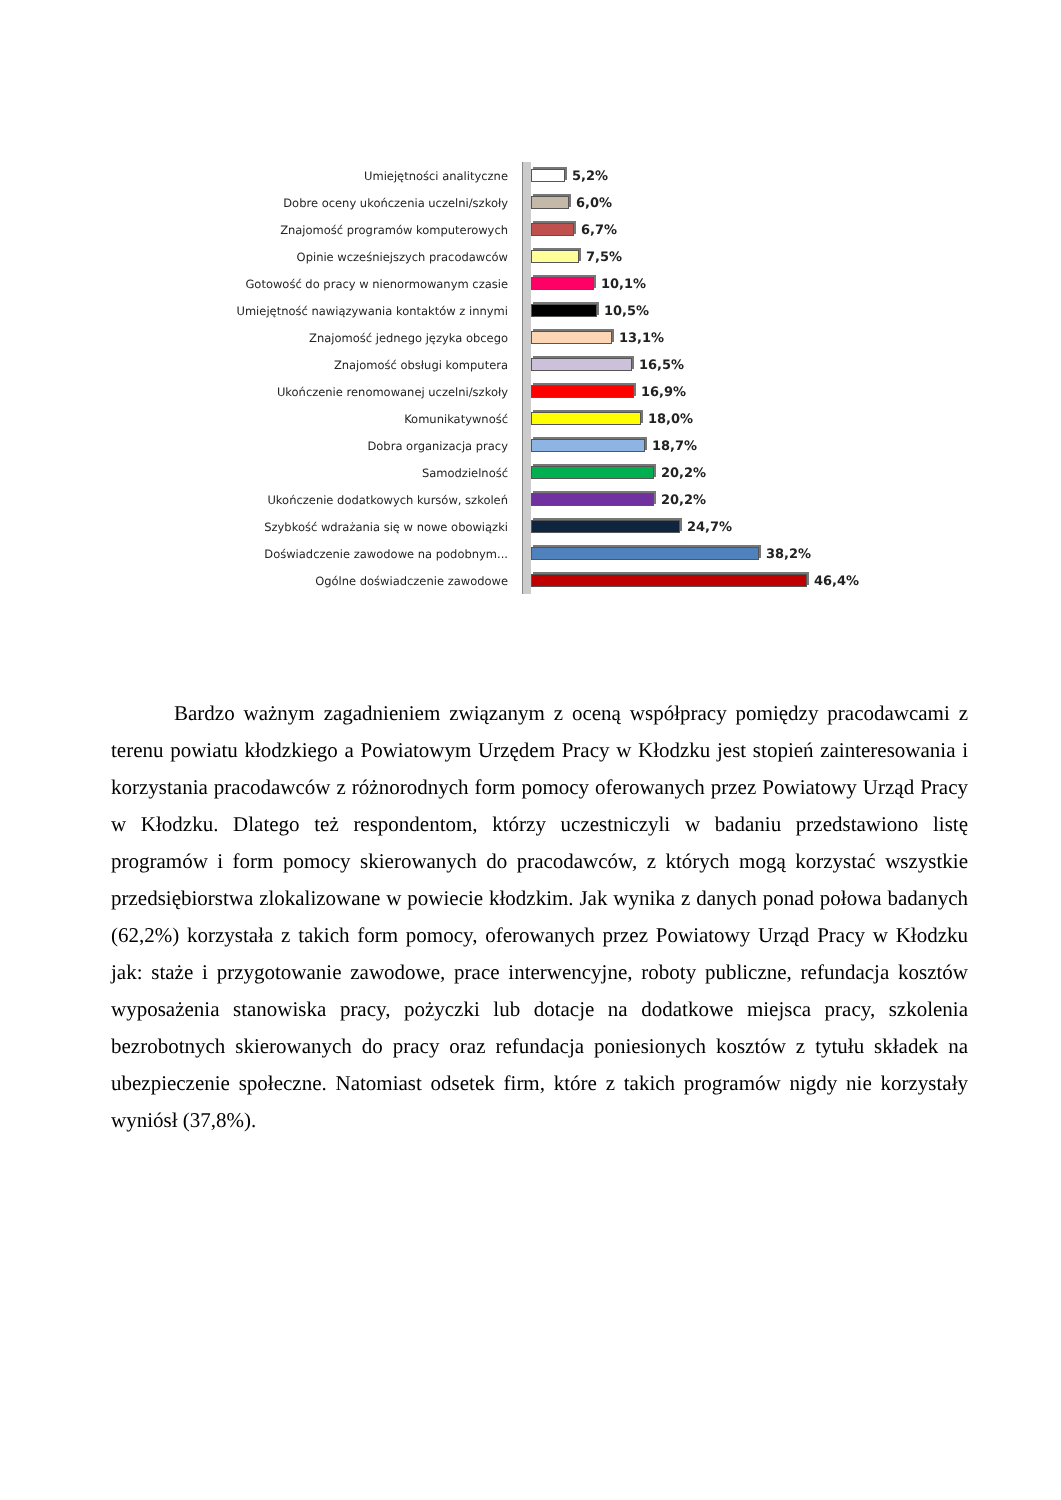Umiejętności analityczne 5,2%
Dobre oceny ukończenia uczelni/szkoły 6,0%
Znajomość programów komputerowych 6,7%
Opinie wcześniejszych pracodawców 7,5%
Gotowość do pracy w nienormowanym czasie 10,1%
Umiejętność nawiązywania kontaktów z innymi
10,5%
Znajomość jednego języka obcego 13,1%
Znajomość obsługi komputera 16,5%
Ukończenie renomowanej uczelni/szkoły 16,9%
Komunikatywność 18,0%
Dobra organizacja pracy 18,7%
Samodzielność 20,2%
Ukończenie dodatkowych kursów, szkoleń 20,2%
Szybkość wdrażania się w nowe obowiązki 24,7%
Doświadczenie zawodowe na podobnym... 38,2%
Ogólne doświadczenie zawodowe 46,4%
Bardzo ważnym zagadnieniem związanym z oceną współpracy pomiędzy pracodawcami z terenu powiatu kłodzkiego a Powiatowym Urzędem Pracy w Kłodzku jest stopień zainteresowania i korzystania pracodawców z różnorodnych form pomocy oferowanych przez Powiatowy Urząd Pracy w Kłodzku. Dlatego też respondentom, którzy uczestniczyli w badaniu przedstawiono listę programów i form pomocy skierowanych do pracodawców, z których mogą korzystać wszystkie przedsiębiorstwa zlokalizowane w powiecie kłodzkim. Jak wynika z danych ponad połowa badanych (62,2%) korzystała z takich form pomocy, oferowanych przez Powiatowy Urząd Pracy w Kłodzku jak: staże i przygotowanie zawodowe, prace interwencyjne, roboty publiczne, refundacja kosztów wyposażenia stanowiska pracy, pożyczki lub dotacje na dodatkowe miejsca pracy, szkolenia bezrobotnych skierowanych do pracy oraz refundacja poniesionych kosztów z tytułu składek na ubezpieczenie społeczne. Natomiast odsetek firm, które z takich programów nigdy nie korzystały wyniósł (37,8%).